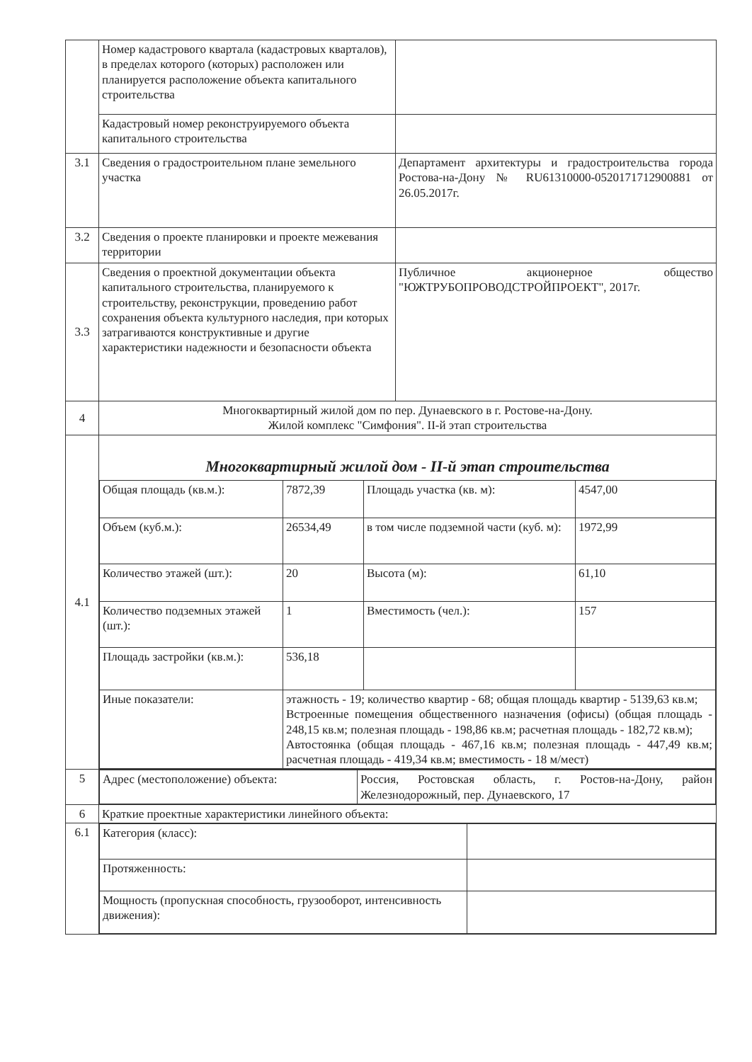| | Номер кадастрового квартала (кадастровых кварталов), в пределах которого (которых) расположен или планируется расположение объекта капитального строительства | |
| | Кадастровый номер реконструируемого объекта капитального строительства | |
| 3.1 | Сведения о градостроительном плане земельного участка | Департамент архитектуры и градостроительства города Ростова-на-Дону № RU61310000-0520171712900881 от 26.05.2017г. |
| 3.2 | Сведения о проекте планировки и проекте межевания территории | |
| 3.3 | Сведения о проектной документации объекта капитального строительства, планируемого к строительству, реконструкции, проведению работ сохранения объекта культурного наследия, при которых затрагиваются конструктивные и другие характеристики надежности и безопасности объекта | Публичное акционерное общество "ЮЖТРУБОПРОВОДСТРОЙПРОЕКТ", 2017г. |
| 4 | Многоквартирный жилой дом по пер. Дунаевского в г. Ростове-на-Дону. Жилой комплекс "Симфония". II-й этап строительства | |
| 4.1 | Многоквартирный жилой дом - II-й этап строительства / Общая площадь (кв.м.): / 7872,39 / Площадь участка (кв. м): / 4547,00 / / Объем (куб.м.): / 26534,49 / в том числе подземной части (куб. м): / 1972,99 / / Количество этажей (шт.): / 20 / Высота (м): / 61,10 / / Количество подземных этажей (шт.): / 1 / Вместимость (чел.): / 157 / / Площадь застройки (кв.м.): / 536,18 / / / / Иные показатели: / этажность - 19; количество квартир - 68; общая площадь квартир - 5139,63 кв.м; Встроенные помещения общественного назначения (офисы) (общая площадь - 248,15 кв.м; полезная площадь - 198,86 кв.м; расчетная площадь - 182,72 кв.м); Автостоянка (общая площадь - 467,16 кв.м; полезная площадь - 447,49 кв.м; расчетная площадь - 419,34 кв.м; вместимость - 18 м/мест) / / / | |
| 5 | / Адрес (местоположение) объекта: / Россия, Ростовская область, г. Ростов-на-Дону, район Железнодорожный, пер. Дунаевского, 17 / | |
| 6 | Краткие проектные характеристики линейного объекта: | |
| 6.1 | / Категория (класс): / / / Протяженность: / / / Мощность (пропускная способность, грузооборот, интенсивность движения): / / | |